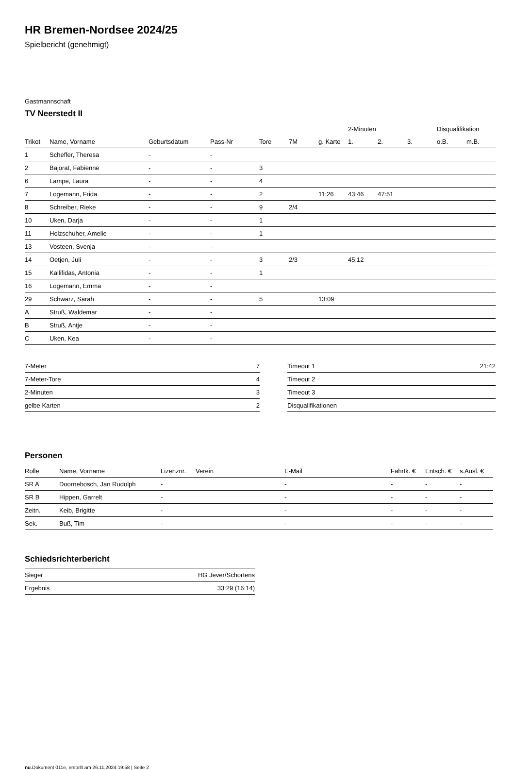HR Bremen-Nordsee 2024/25
Spielbericht (genehmigt)
Gastmannschaft
TV Neerstedt II
| | | | | | | | 2-Minuten | | | Disqualifikation | |
| Trikot | Name, Vorname | Geburtsdatum | Pass-Nr | Tore | 7M | g. Karte | 1. | 2. | 3. | o.B. | m.B. |
| 1 | Scheffer, Theresa | - | - | | | | | | | | |
| 2 | Bajorat, Fabienne | - | - | 3 | | | | | | | |
| 6 | Lampe, Laura | - | - | 4 | | | | | | | |
| 7 | Logemann, Frida | - | - | 2 | | 11:26 | 43:46 | 47:51 | | | |
| 8 | Schreiber, Rieke | - | - | 9 | 2/4 | | | | | | |
| 10 | Uken, Darja | - | - | 1 | | | | | | | |
| 11 | Holzschuher, Amelie | - | - | 1 | | | | | | | |
| 13 | Vosteen, Svenja | - | - | | | | | | | | |
| 14 | Oetjen, Juli | - | - | 3 | 2/3 | | 45:12 | | | | |
| 15 | Kallifidas, Antonia | - | - | 1 | | | | | | | |
| 16 | Logemann, Emma | - | - | | | | | | | | |
| 29 | Schwarz, Sarah | - | - | 5 | | 13:09 | | | | | |
| A | Struß, Waldemar | - | - | | | | | | | | |
| B | Struß, Antje | - | - | | | | | | | | |
| C | Uken, Kea | - | - | | | | | | | | |
| 7-Meter | 7 |
| 7-Meter-Tore | 4 |
| 2-Minuten | 3 |
| gelbe Karten | 2 |
| Timeout 1 | 21:42 |
| Timeout 2 | |
| Timeout 3 | |
| Disqualifikationen | |
Personen
| Rolle | Name, Vorname | Lizenznr. | Verein | E-Mail | Fahrtk. € | Entsch. € | s.Ausl. € |
| --- | --- | --- | --- | --- | --- | --- | --- |
| SR A | Doornebosch, Jan Rudolph | - | | - | - | - | - |
| SR B | Hippen, Garrelt | - | | - | - | - | - |
| Zeitn. | Keib, Brigitte | - | | - | - | - | - |
| Sek. | Buß, Tim | - | | - | - | - | - |
Schiedsrichterbericht
| Sieger | HG Jever/Schortens |
| Ergebnis | 33:29 (16:14) |
nu.Dokument 011e, erstellt am 26.11.2024 19:58 | Seite 2